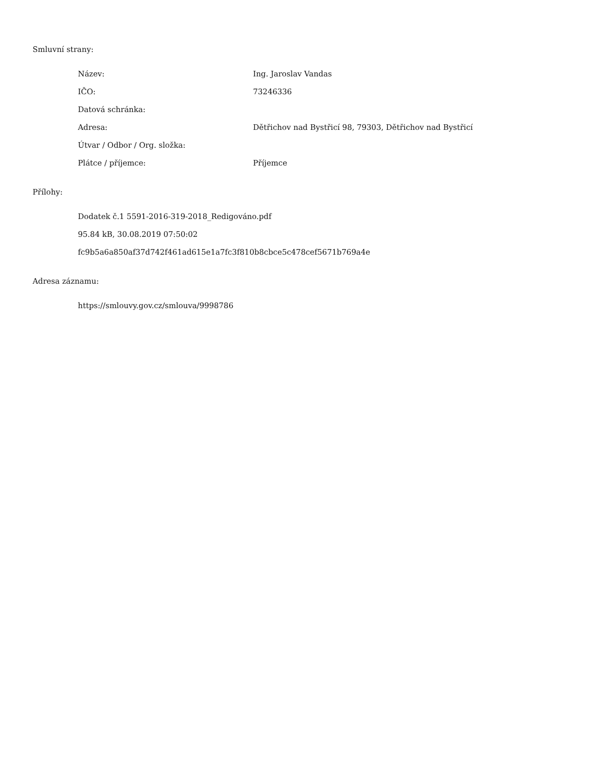Smluvní strany:
| Název: | Ing. Jaroslav Vandas |
| IČO: | 73246336 |
| Datová schránka: | |
| Adresa: | Dětřichov nad Bystřicí 98, 79303, Dětřichov nad Bystřicí |
| Útvar / Odbor / Org. složka: | |
| Plátce / příjemce: | Příjemce |
Přílohy:
Dodatek č.1 5591-2016-319-2018_Redigováno.pdf
95.84 kB, 30.08.2019 07:50:02
fc9b5a6a850af37d742f461ad615e1a7fc3f810b8cbce5c478cef5671b769a4e
Adresa záznamu:
https://smlouvy.gov.cz/smlouva/9998786